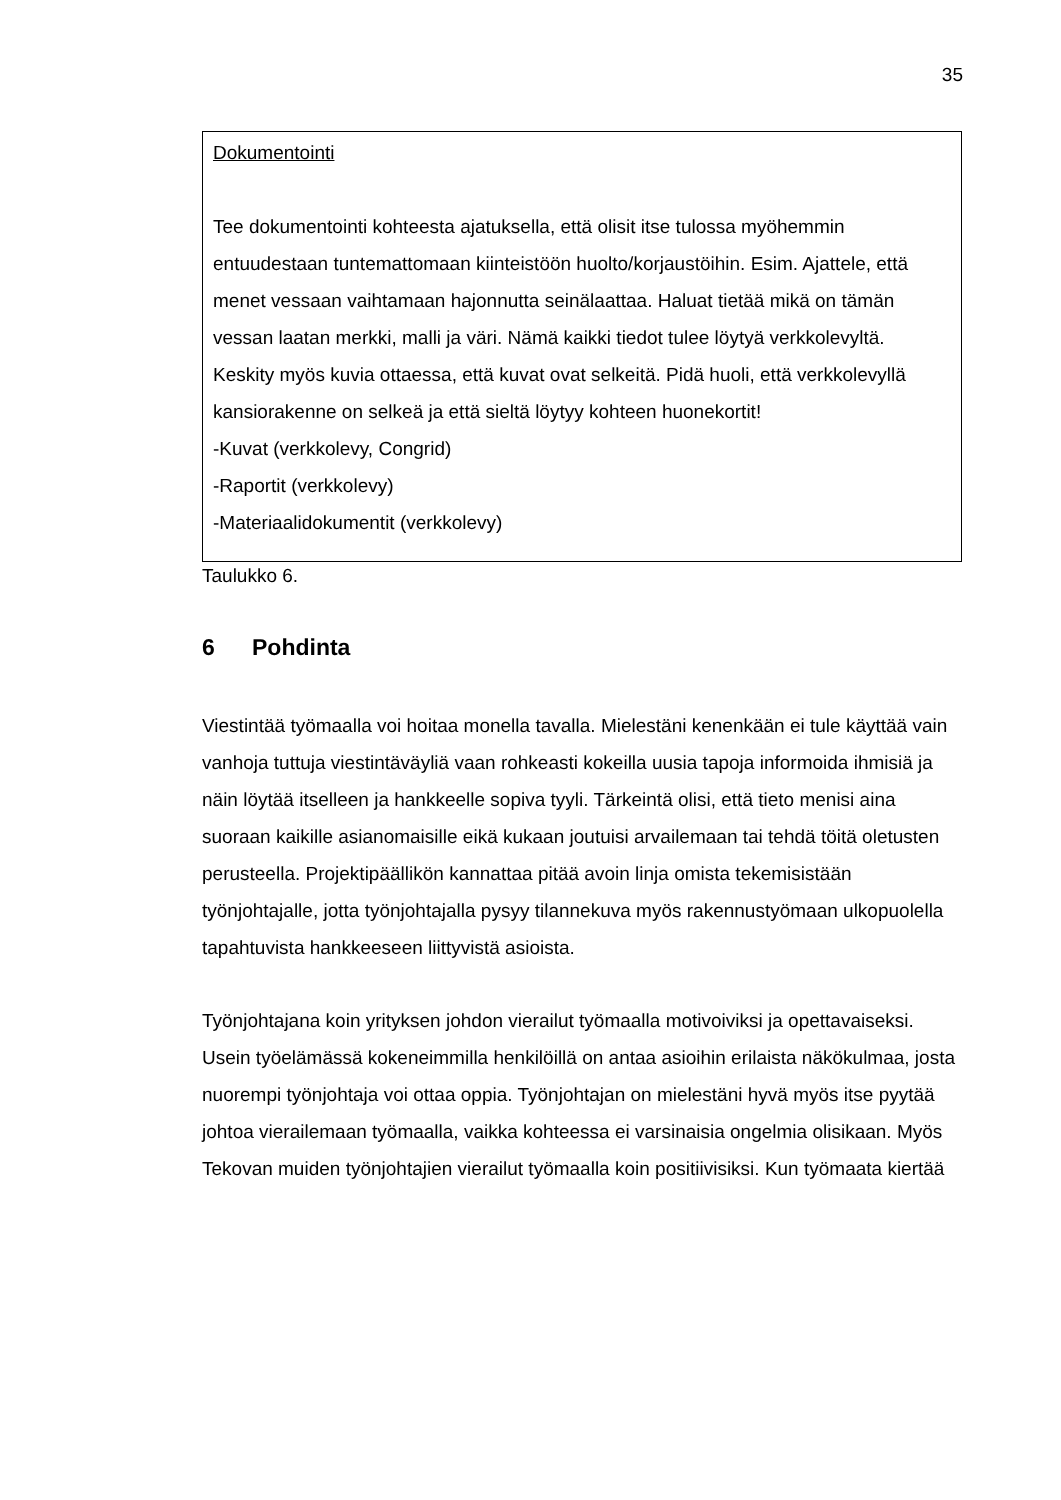35
| Dokumentointi Tee dokumentointi kohteesta ajatuksella, että olisit itse tulossa myöhemmin entuudestaan tuntemattomaan kiinteistöön huolto/korjaustöihin. Esim. Ajattele, että menet vessaan vaihtamaan hajonnutta seinälaattaa. Haluat tietää mikä on tämän vessan laatan merkki, malli ja väri. Nämä kaikki tiedot tulee löytyä verkkolevyltä. Keskity myös kuvia ottaessa, että kuvat ovat selkeitä. Pidä huoli, että verkkolevyllä kansiorakenne on selkeä ja että sieltä löytyy kohteen huonekortit! -Kuvat (verkkolevy, Congrid) -Raportit (verkkolevy) -Materiaalidokumentit (verkkolevy) |
Taulukko 6.
6 Pohdinta
Viestintää työmaalla voi hoitaa monella tavalla. Mielestäni kenenkään ei tule käyttää vain vanhoja tuttuja viestintäväyliä vaan rohkeasti kokeilla uusia tapoja informoida ihmisiä ja näin löytää itselleen ja hankkeelle sopiva tyyli. Tärkeintä olisi, että tieto menisi aina suoraan kaikille asianomaisille eikä kukaan joutuisi arvailemaan tai tehdä töitä oletusten perusteella. Projektipäällikön kannattaa pitää avoin linja omista tekemisistään työnjohtajalle, jotta työnjohtajalla pysyy tilannekuva myös rakennustyömaan ulkopuolella tapahtuvista hankkeeseen liittyvistä asioista.
Työnjohtajana koin yrityksen johdon vierailut työmaalla motivoiviksi ja opettavaiseksi. Usein työelämässä kokeneimmilla henkilöillä on antaa asioihin erilaista näkökulmaa, josta nuorempi työnjohtaja voi ottaa oppia. Työnjohtajan on mielestäni hyvä myös itse pyytää johtoa vierailemaan työmaalla, vaikka kohteessa ei varsinaisia ongelmia olisikaan. Myös Tekovan muiden työnjohtajien vierailut työmaalla koin positiivisiksi. Kun työmaata kiertää